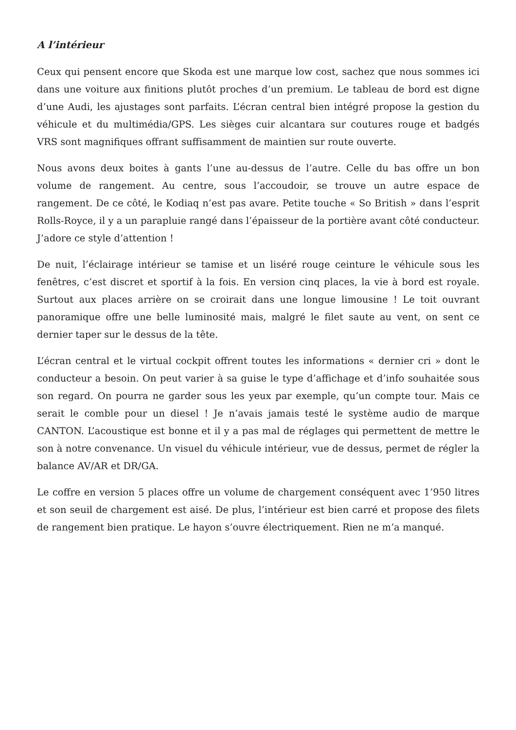A l’intérieur
Ceux qui pensent encore que Skoda est une marque low cost, sachez que nous sommes ici dans une voiture aux finitions plutôt proches d’un premium. Le tableau de bord est digne d’une Audi, les ajustages sont parfaits. L’écran central bien intégré propose la gestion du véhicule et du multimédia/GPS. Les sièges cuir alcantara sur coutures rouge et badgés VRS sont magnifiques offrant suffisamment de maintien sur route ouverte.
Nous avons deux boites à gants l’une au-dessus de l’autre. Celle du bas offre un bon volume de rangement. Au centre, sous l’accoudoir, se trouve un autre espace de rangement. De ce côté, le Kodiaq n’est pas avare. Petite touche « So British » dans l’esprit Rolls-Royce, il y a un parapluie rangé dans l’épaisseur de la portière avant côté conducteur. J’adore ce style d’attention !
De nuit, l’éclairage intérieur se tamise et un liséré rouge ceinture le véhicule sous les fenêtres, c’est discret et sportif à la fois. En version cinq places, la vie à bord est royale. Surtout aux places arrière on se croirait dans une longue limousine ! Le toit ouvrant panoramique offre une belle luminosité mais, malgré le filet saute au vent, on sent ce dernier taper sur le dessus de la tête.
L’écran central et le virtual cockpit offrent toutes les informations « dernier cri » dont le conducteur a besoin. On peut varier à sa guise le type d’affichage et d’info souhaitée sous son regard. On pourra ne garder sous les yeux par exemple, qu’un compte tour. Mais ce serait le comble pour un diesel ! Je n’avais jamais testé le système audio de marque CANTON. L’acoustique est bonne et il y a pas mal de réglages qui permettent de mettre le son à notre convenance. Un visuel du véhicule intérieur, vue de dessus, permet de régler la balance AV/AR et DR/GA.
Le coffre en version 5 places offre un volume de chargement conséquent avec 1’950 litres et son seuil de chargement est aisé. De plus, l’intérieur est bien carré et propose des filets de rangement bien pratique. Le hayon s’ouvre électriquement. Rien ne m’a manqué.